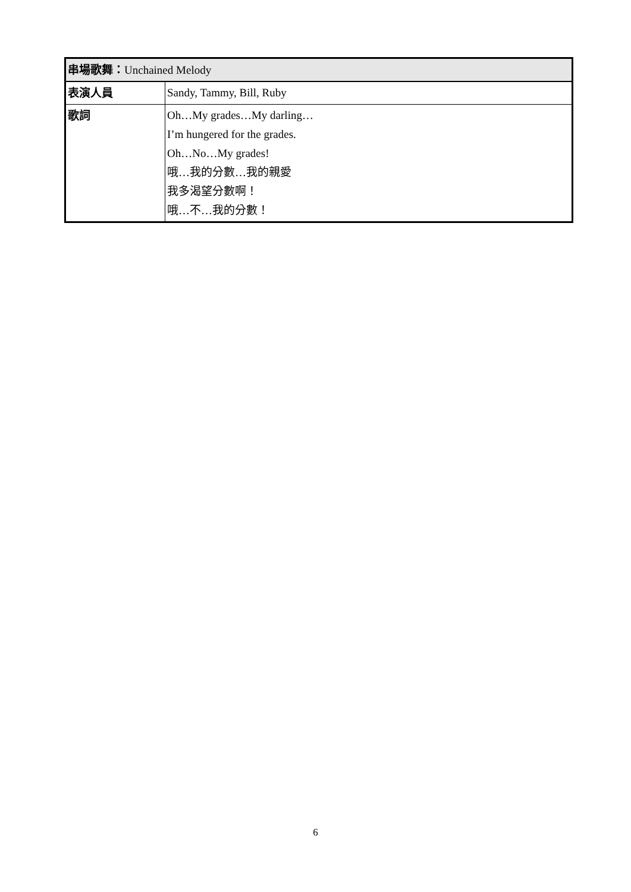| 串場歌舞： Unchained Melody | |
| 表演人員 | Sandy, Tammy, Bill, Ruby |
| 歌詞 | Oh…My grades…My darling… I’m hungered for the grades. Oh…No…My grades! 哦…我的分數…我的親愛 我多渴望分數啊！ 哦…不…我的分數！ |
6